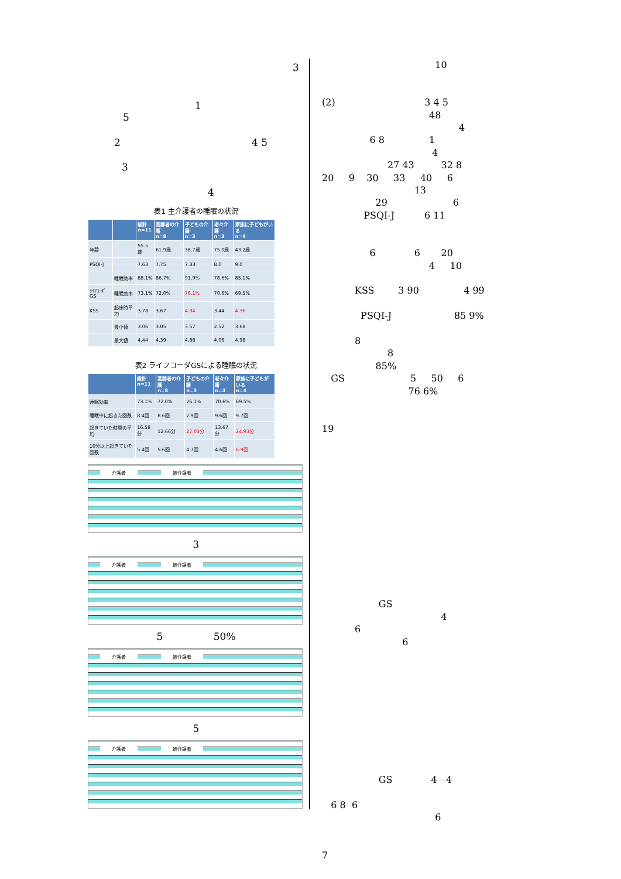3
1
5
2 4 5
3
4
表1 主介護者の睡眠の状況
| | | 総計 n=11 | 高齢者の介護 n=8 | 子どもの介護 n=3 | 老々介護 n=3 | 家族に子どもがいる n=4 |
| --- | --- | --- | --- | --- | --- | --- |
| 年齢 | | 55.5歳 | 61.9歳 | 38.7歳 | 75.0歳 | 43.2歳 |
| PSQI-J | | 7.63 | 7.75 | 7.33 | 8.0 | 9.0 |
| | 睡眠効率 | 88.1% | 86.7% | 91.9% | 78.6% | 85.1% |
| ﾗｲﾌｺｰﾀﾞGS | 睡眠効率 | 73.1% | 72.0% | 76.1% | 70.6% | 69.5% |
| KSS | 起床時平均 | 3.78 | 3.67 | 4.34 | 3.44 | 4.36 |
| | 最小値 | 3.06 | 3.05 | 3.57 | 2.52 | 3.68 |
| | 最大値 | 4.44 | 4.39 | 4.88 | 4.06 | 4.98 |
表2 ライフコーダGSによる睡眠の状況
| | 総計 n=11 | 高齢者の介護 n=8 | 子どもの介護 n=3 | 老々介護 n=3 | 家族に子どもがいる n=4 |
| --- | --- | --- | --- | --- | --- |
| 睡眠効率 | 73.1% | 72.0% | 76.1% | 70.6% | 69.5% |
| 睡眠中に起きた回数 | 8.4回 | 8.6回 | 7.9回 | 9.6回 | 9.7回 |
| 起きていた時間の平均 | 16.58分 | 12.66分 | 27.03分 | 13.67分 | 24.93分 |
| 10分以上起きていた回数 | 5.4回 | 5.6回 | 4.7回 | 4.6回 | 6.9回 |
介護者 被介護者
3
介護者 被介護者
5 50%
介護者 被介護者
5
介護者 被介護者
10 (2) 3 4 5 48 4 6 8 1 4 27 43 32 8 20 9 30 33 40 6 13 29 6 PSQI-J 6 11 6 6 20 4 10 KSS 3 90 4 99 PSQI-J 85 9% 8 8 85% GS 5 50 6 76 6% 19 GS 4 6 6 GS 4 4 6 8 6 6 7